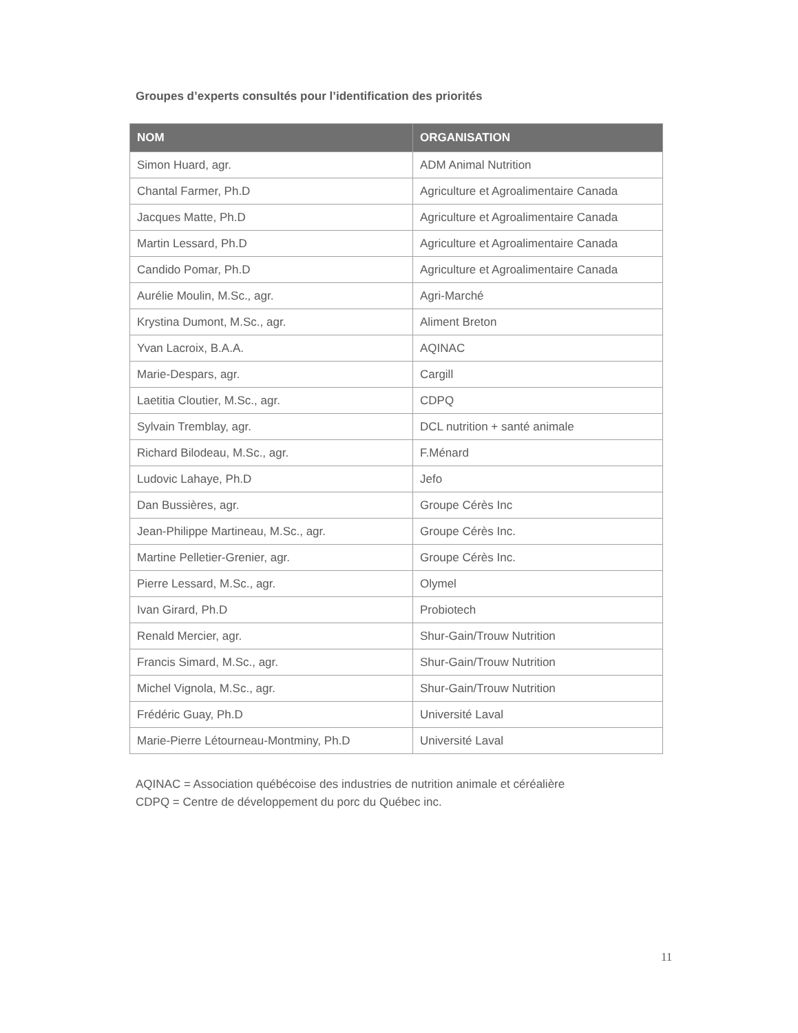Groupes d’experts consultés pour l’identification des priorités
| NOM | ORGANISATION |
| --- | --- |
| Simon Huard, agr. | ADM Animal Nutrition |
| Chantal Farmer, Ph.D | Agriculture et Agroalimentaire Canada |
| Jacques Matte, Ph.D | Agriculture et Agroalimentaire Canada |
| Martin Lessard, Ph.D | Agriculture et Agroalimentaire Canada |
| Candido Pomar, Ph.D | Agriculture et Agroalimentaire Canada |
| Aurélie Moulin, M.Sc., agr. | Agri-Marché |
| Krystina Dumont, M.Sc., agr. | Aliment Breton |
| Yvan Lacroix, B.A.A. | AQINAC |
| Marie-Despars, agr. | Cargill |
| Laetitia Cloutier, M.Sc., agr. | CDPQ |
| Sylvain Tremblay, agr. | DCL nutrition + santé animale |
| Richard Bilodeau, M.Sc., agr. | F.Ménard |
| Ludovic Lahaye, Ph.D | Jefo |
| Dan Bussières, agr. | Groupe Cérès Inc |
| Jean-Philippe Martineau, M.Sc., agr. | Groupe Cérès Inc. |
| Martine Pelletier-Grenier, agr. | Groupe Cérès Inc. |
| Pierre Lessard, M.Sc., agr. | Olymel |
| Ivan Girard, Ph.D | Probiotech |
| Renald Mercier, agr. | Shur-Gain/Trouw Nutrition |
| Francis Simard, M.Sc., agr. | Shur-Gain/Trouw Nutrition |
| Michel Vignola, M.Sc., agr. | Shur-Gain/Trouw Nutrition |
| Frédéric Guay, Ph.D | Université Laval |
| Marie-Pierre Létourneau-Montminy, Ph.D | Université Laval |
AQINAC = Association québécoise des industries de nutrition animale et céréalière
CDPQ = Centre de développement du porc du Québec inc.
11